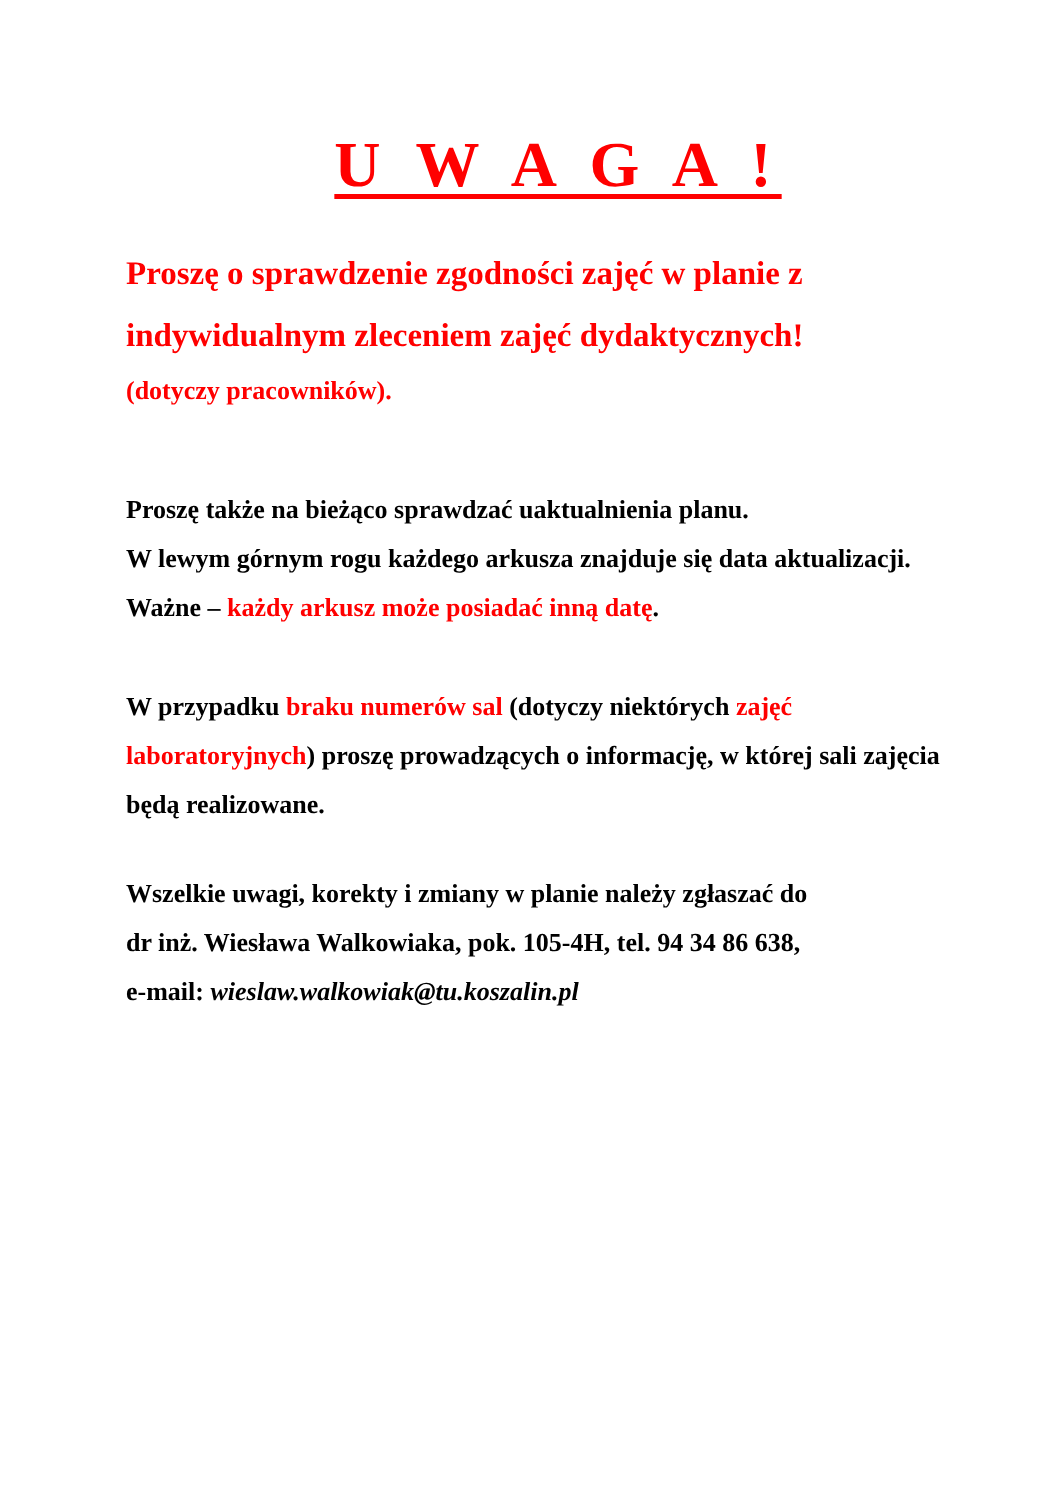U W A G A !
Proszę o sprawdzenie zgodności zajęć w planie z indywidualnym zleceniem zajęć dydaktycznych!
(dotyczy pracowników).
Proszę także na bieżąco sprawdzać uaktualnienia planu.
W lewym górnym rogu każdego arkusza znajduje się data aktualizacji. Ważne – każdy arkusz może posiadać inną datę.
W przypadku braku numerów sal (dotyczy niektórych zajęć laboratoryjnych) proszę prowadzących o informację, w której sali zajęcia będą realizowane.
Wszelkie uwagi, korekty i zmiany w planie należy zgłaszać do
dr inż. Wiesława Walkowiaka, pok. 105-4H, tel. 94 34 86 638,
e-mail: wieslaw.walkowiak@tu.koszalin.pl